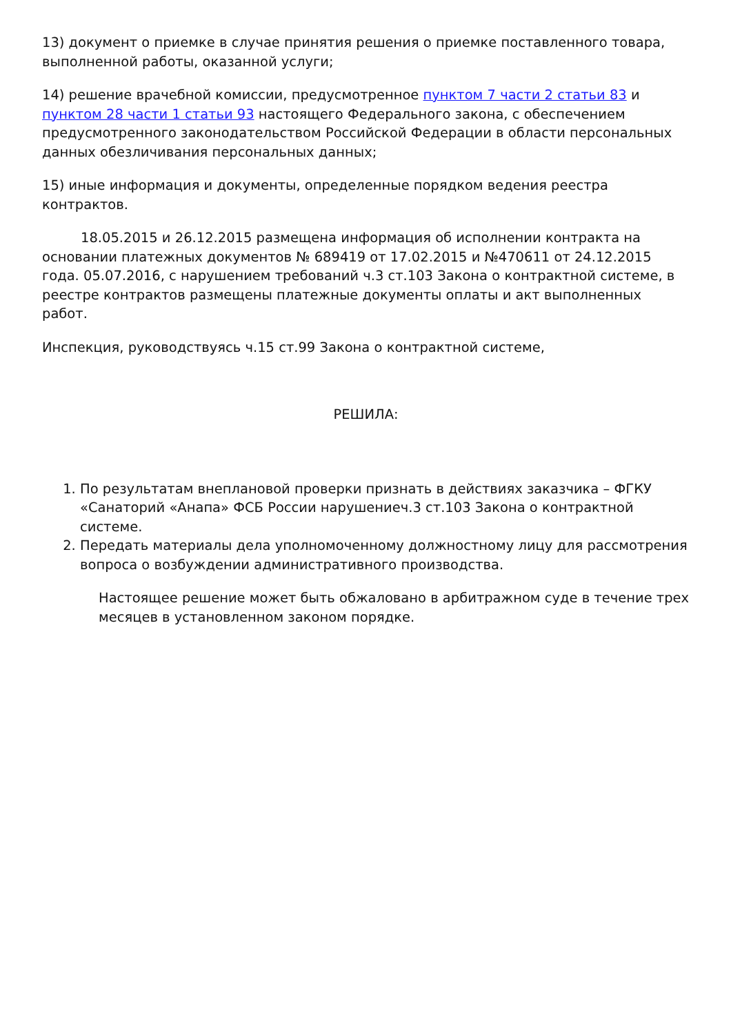13) документ о приемке в случае принятия решения о приемке поставленного товара, выполненной работы, оказанной услуги;
14) решение врачебной комиссии, предусмотренное пунктом 7 части 2 статьи 83 и пунктом 28 части 1 статьи 93 настоящего Федерального закона, с обеспечением предусмотренного законодательством Российской Федерации в области персональных данных обезличивания персональных данных;
15) иные информация и документы, определенные порядком ведения реестра контрактов.
18.05.2015 и 26.12.2015 размещена информация об исполнении контракта на основании платежных документов № 689419 от 17.02.2015 и №470611 от 24.12.2015 года. 05.07.2016, с нарушением требований ч.3 ст.103 Закона о контрактной системе, в реестре контрактов размещены платежные документы оплаты и акт выполненных работ.
Инспекция, руководствуясь ч.15 ст.99 Закона о контрактной системе,
РЕШИЛА:
1. По результатам внеплановой проверки признать в действиях заказчика – ФГКУ «Санаторий «Анапа» ФСБ России нарушениеч.3 ст.103 Закона о контрактной системе.
2. Передать материалы дела уполномоченному должностному лицу для рассмотрения вопроса о возбуждении административного производства.
Настоящее решение может быть обжаловано в арбитражном суде в течение трех месяцев в установленном законом порядке.